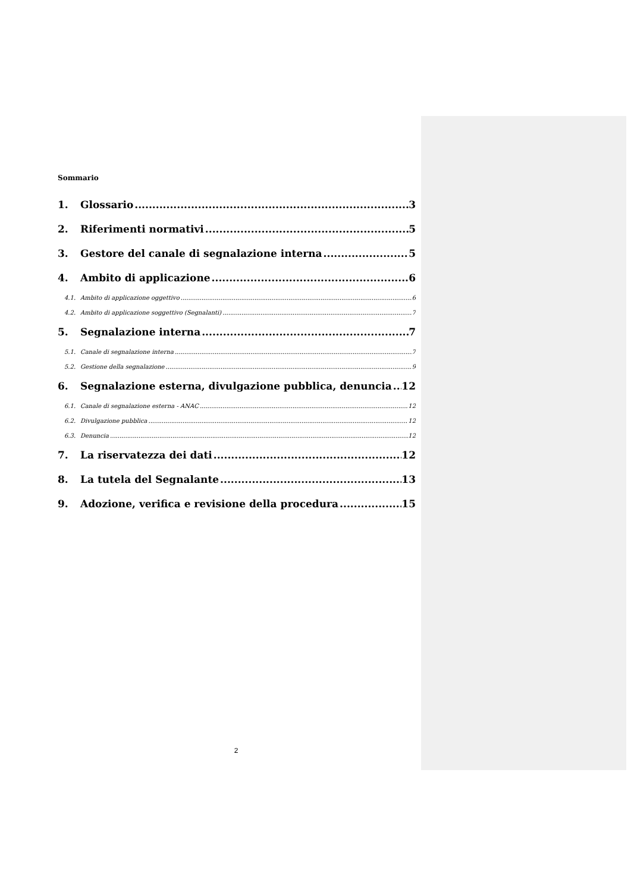Sommario
1. Glossario 3
2. Riferimenti normativi 5
3. Gestore del canale di segnalazione interna 5
4. Ambito di applicazione 6
4.1. Ambito di applicazione oggettivo 6
4.2. Ambito di applicazione soggettivo (Segnalanti) 7
5. Segnalazione interna 7
5.1. Canale di segnalazione interna 7
5.2. Gestione della segnalazione 9
6. Segnalazione esterna, divulgazione pubblica, denuncia 12
6.1. Canale di segnalazione esterna - ANAC 12
6.2. Divulgazione pubblica 12
6.3. Denuncia 12
7. La riservatezza dei dati 12
8. La tutela del Segnalante 13
9. Adozione, verifica e revisione della procedura 15
2